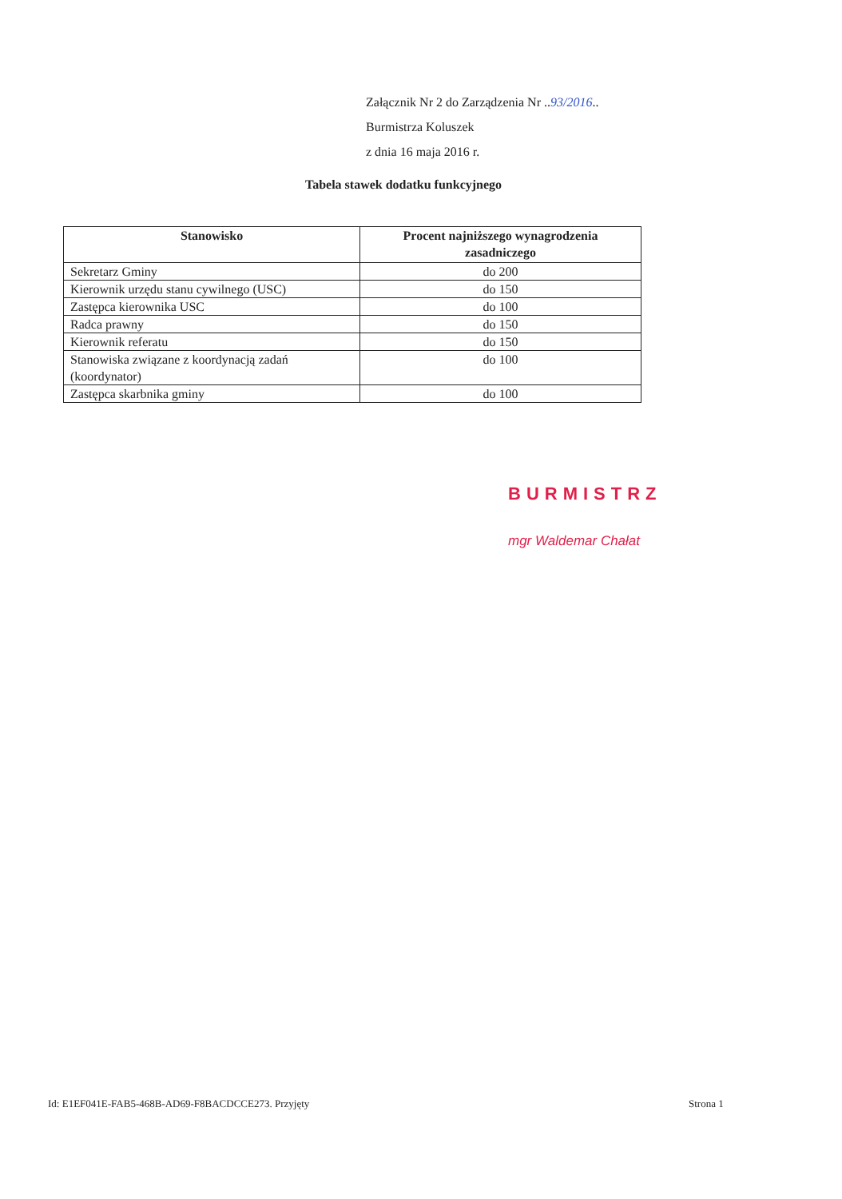Załącznik Nr 2 do Zarządzenia Nr ..93/2016..
Burmistrza Koluszek
z dnia 16 maja 2016 r.
Tabela stawek dodatku funkcyjnego
| Stanowisko | Procent najniższego wynagrodzenia zasadniczego |
| --- | --- |
| Sekretarz Gminy | do 200 |
| Kierownik urzędu stanu cywilnego (USC) | do 150 |
| Zastępca kierownika USC | do 100 |
| Radca prawny | do 150 |
| Kierownik referatu | do 150 |
| Stanowiska związane z koordynacją zadań (koordynator) | do 100 |
| Zastępca skarbnika gminy | do 100 |
BURMISTRZ
mgr Waldemar Chałat
Id: E1EF041E-FAB5-468B-AD69-F8BACDCCE273. Przyjęty
Strona 1